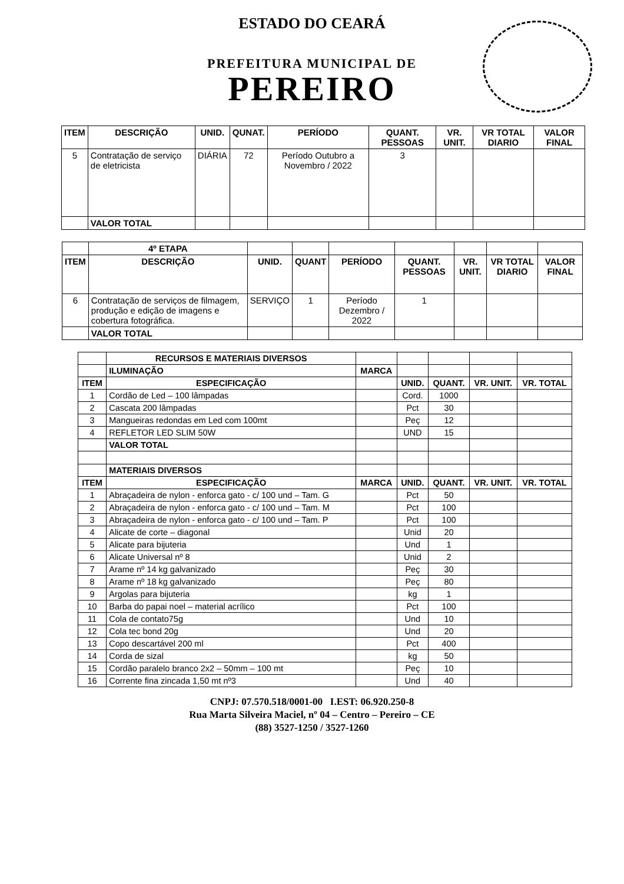ESTADO DO CEARÁ
PREFEITURA MUNICIPAL DE
PEREIRO
| ITEM | DESCRIÇÃO | UNID. | QUNAT. | PERÍODO | QUANT. PESSOAS | VR. UNIT. | VR TOTAL DIARIO | VALOR FINAL |
| --- | --- | --- | --- | --- | --- | --- | --- | --- |
| 5 | Contratação de serviço de eletricista | DIÁRIA | 72 | Período Outubro a Novembro / 2022 | 3 | | | |
| | VALOR TOTAL | | | | | | | |
| | 4º ETAPA | | | | | | | |
| ITEM | DESCRIÇÃO | UNID. | QUANT | PERÍODO | QUANT. PESSOAS | VR. UNIT. | VR TOTAL DIARIO | VALOR FINAL |
| 6 | Contratação de serviços de filmagem, produção e edição de imagens e cobertura fotográfica. | SERVIÇO | 1 | Período Dezembro / 2022 | 1 | | | |
| | VALOR TOTAL | | | | | | | |
| | RECURSOS E MATERIAIS DIVERSOS | | | | | |
| | ILUMINAÇÃO | MARCA | | | | |
| ITEM | ESPECIFICAÇÃO | | UNID. | QUANT. | VR. UNIT. | VR. TOTAL |
| 1 | Cordão de Led – 100 lâmpadas | | Cord. | 1000 | | |
| 2 | Cascata 200 lâmpadas | | Pct | 30 | | |
| 3 | Mangueiras redondas em Led com 100mt | | Peç | 12 | | |
| 4 | REFLETOR LED SLIM 50W | | UND | 15 | | |
| | VALOR TOTAL | | | | | |
| | MATERIAIS DIVERSOS | | | | | |
| ITEM | ESPECIFICAÇÃO | MARCA | UNID. | QUANT. | VR. UNIT. | VR. TOTAL |
| 1 | Abraçadeira de nylon - enforca gato - c/ 100 und – Tam. G | | Pct | 50 | | |
| 2 | Abraçadeira de nylon - enforca gato - c/ 100 und – Tam. M | | Pct | 100 | | |
| 3 | Abraçadeira de nylon - enforca gato - c/ 100 und – Tam. P | | Pct | 100 | | |
| 4 | Alicate de corte – diagonal | | Unid | 20 | | |
| 5 | Alicate para bijuteria | | Und | 1 | | |
| 6 | Alicate Universal nº 8 | | Unid | 2 | | |
| 7 | Arame nº 14 kg galvanizado | | Peç | 30 | | |
| 8 | Arame nº 18 kg galvanizado | | Peç | 80 | | |
| 9 | Argolas para bijuteria | | kg | 1 | | |
| 10 | Barba do papai noel – material acrílico | | Pct | 100 | | |
| 11 | Cola de contato75g | | Und | 10 | | |
| 12 | Cola tec bond 20g | | Und | 20 | | |
| 13 | Copo descartável 200 ml | | Pct | 400 | | |
| 14 | Corda de sizal | | kg | 50 | | |
| 15 | Cordão paralelo branco 2x2 – 50mm – 100 mt | | Peç | 10 | | |
| 16 | Corrente fina zincada 1,50 mt nº3 | | Und | 40 | | |
CNPJ: 07.570.518/0001-00 I.EST: 06.920.250-8
Rua Marta Silveira Maciel, nº 04 – Centro – Pereiro – CE
(88) 3527-1250 / 3527-1260